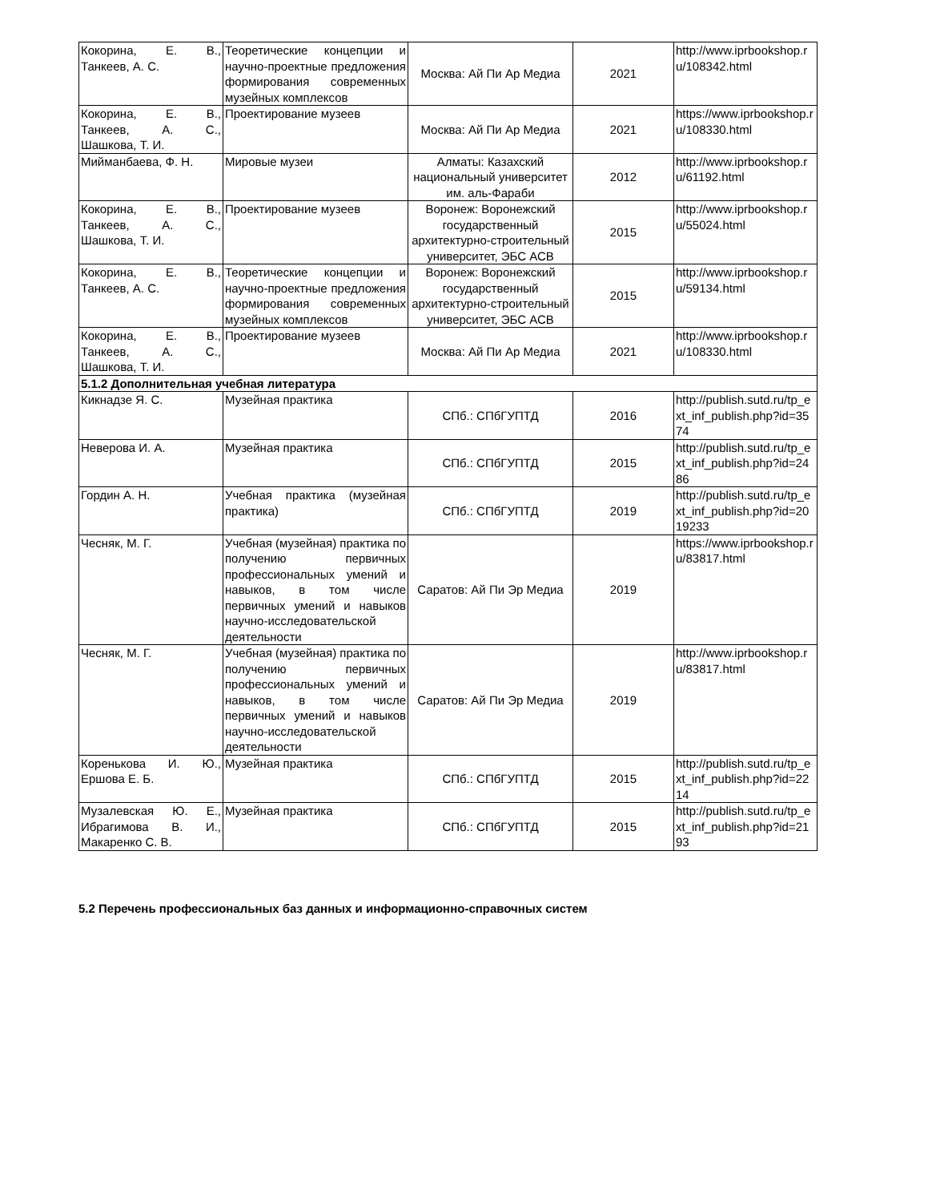| Кокорина, Е. В., Танкеев, А. С. | Теоретические концепции и научно-проектные предложения формирования современных музейных комплексов | Москва: Ай Пи Ар Медиа | 2021 | http://www.iprbookshop.ru/108342.html |
| Кокорина, Е. В., Танкеев, А. С., Шашкова, Т. И. | Проектирование музеев | Москва: Ай Пи Ар Медиа | 2021 | https://www.iprbookshop.ru/108330.html |
| Мийманбаева, Ф. Н. | Мировые музеи | Алматы: Казахский национальный университет им. аль-Фараби | 2012 | http://www.iprbookshop.ru/61192.html |
| Кокорина, Е. В., Танкеев, А. С., Шашкова, Т. И. | Проектирование музеев | Воронеж: Воронежский государственный архитектурно-строительный университет, ЭБС АСВ | 2015 | http://www.iprbookshop.ru/55024.html |
| Кокорина, Е. В., Танкеев, А. С. | Теоретические концепции и научно-проектные предложения формирования современных музейных комплексов | Воронеж: Воронежский государственный архитектурно-строительный университет, ЭБС АСВ | 2015 | http://www.iprbookshop.ru/59134.html |
| Кокорина, Е. В., Танкеев, А. С., Шашкова, Т. И. | Проектирование музеев | Москва: Ай Пи Ар Медиа | 2021 | http://www.iprbookshop.ru/108330.html |
| 5.1.2 Дополнительная учебная литература | | | | |
| Кикнадзе Я. С. | Музейная практика | СПб.: СПбГУПТД | 2016 | http://publish.sutd.ru/tp_ext_inf_publish.php?id=3574 |
| Неверова И. А. | Музейная практика | СПб.: СПбГУПТД | 2015 | http://publish.sutd.ru/tp_ext_inf_publish.php?id=2486 |
| Гордин А. Н. | Учебная практика (музейная практика) | СПб.: СПбГУПТД | 2019 | http://publish.sutd.ru/tp_ext_inf_publish.php?id=2019233 |
| Чесняк, М. Г. | Учебная (музейная) практика по получению первичных профессиональных умений и навыков, в том числе первичных умений и навыков научно-исследовательской деятельности | Саратов: Ай Пи Эр Медиа | 2019 | https://www.iprbookshop.ru/83817.html |
| Чесняк, М. Г. | Учебная (музейная) практика по получению первичных профессиональных умений и навыков, в том числе первичных умений и навыков научно-исследовательской деятельности | Саратов: Ай Пи Эр Медиа | 2019 | http://www.iprbookshop.ru/83817.html |
| Коренькова И. Ю., Ершова Е. Б. | Музейная практика | СПб.: СПбГУПТД | 2015 | http://publish.sutd.ru/tp_ext_inf_publish.php?id=2214 |
| Музалевская Ю. Е., Ибрагимова В. И., Макаренко С. В. | Музейная практика | СПб.: СПбГУПТД | 2015 | http://publish.sutd.ru/tp_ext_inf_publish.php?id=2193 |
5.2 Перечень профессиональных баз данных и информационно-справочных систем